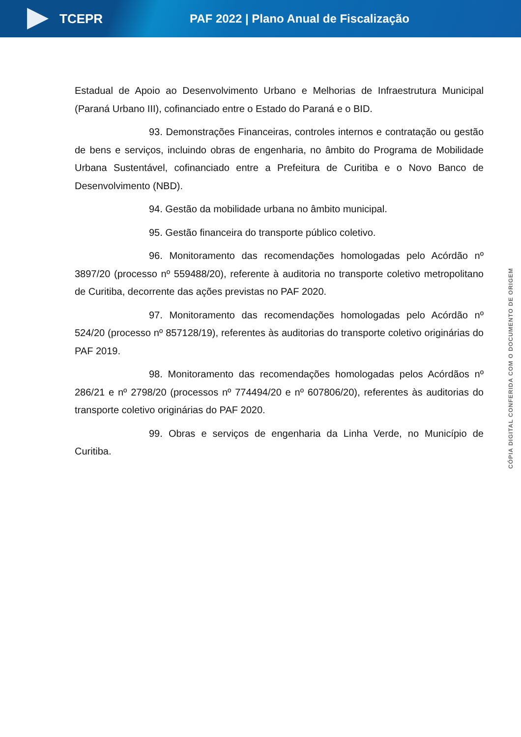TCEPR
PAF 2022 | Plano Anual de Fiscalização
Estadual de Apoio ao Desenvolvimento Urbano e Melhorias de Infraestrutura Municipal (Paraná Urbano III), cofinanciado entre o Estado do Paraná e o BID.
93. Demonstrações Financeiras, controles internos e contratação ou gestão de bens e serviços, incluindo obras de engenharia, no âmbito do Programa de Mobilidade Urbana Sustentável, cofinanciado entre a Prefeitura de Curitiba e o Novo Banco de Desenvolvimento (NBD).
94. Gestão da mobilidade urbana no âmbito municipal.
95. Gestão financeira do transporte público coletivo.
96. Monitoramento das recomendações homologadas pelo Acórdão nº 3897/20 (processo nº 559488/20), referente à auditoria no transporte coletivo metropolitano de Curitiba, decorrente das ações previstas no PAF 2020.
97. Monitoramento das recomendações homologadas pelo Acórdão nº 524/20 (processo nº 857128/19), referentes às auditorias do transporte coletivo originárias do PAF 2019.
98. Monitoramento das recomendações homologadas pelos Acórdãos nº 286/21 e nº 2798/20 (processos nº 774494/20 e nº 607806/20), referentes às auditorias do transporte coletivo originárias do PAF 2020.
99. Obras e serviços de engenharia da Linha Verde, no Município de Curitiba.
CÓPIA DIGITAL CONFERIDA COM O DOCUMENTO DE ORIGEM